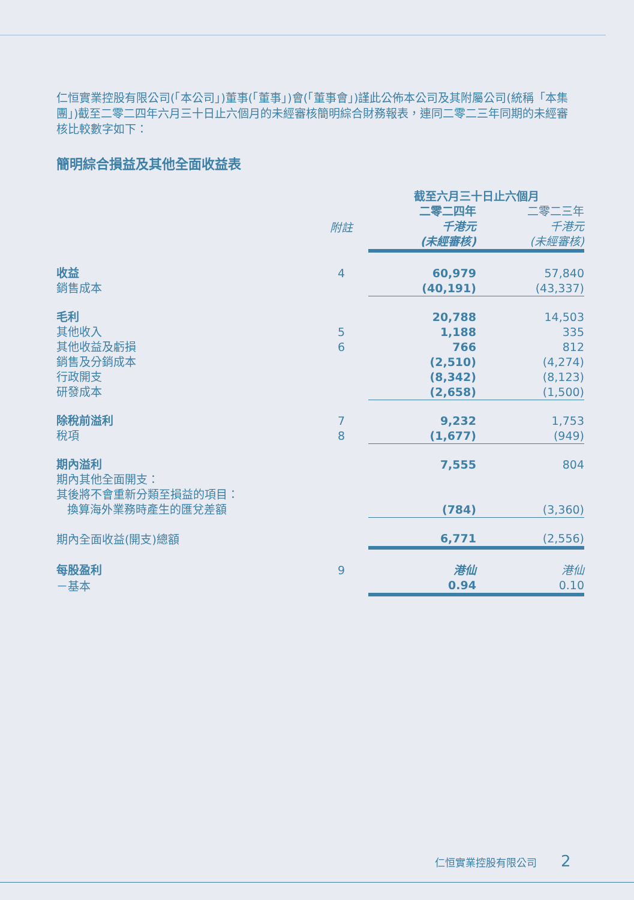仁恒實業控股有限公司(「本公司」)董事(「董事」)會(「董事會」)謹此公佈本公司及其附屬公司(統稱「本集團」)截至二零二四年六月三十日止六個月的未經審核簡明綜合財務報表，連同二零二三年同期的未經審核比較數字如下：
簡明綜合損益及其他全面收益表
| | | 截至六月三十日止六個月 | |
| | 附註 | 二零二四年 千港元 (未經審核) | 二零二三年 千港元 (未經審核) |
| 收益 | 4 | 60,979 | 57,840 |
| 銷售成本 | | (40,191) | (43,337) |
| 毛利 | | 20,788 | 14,503 |
| 其他收入 | 5 | 1,188 | 335 |
| 其他收益及虧損 | 6 | 766 | 812 |
| 銷售及分銷成本 | | (2,510) | (4,274) |
| 行政開支 | | (8,342) | (8,123) |
| 研發成本 | | (2,658) | (1,500) |
| 除稅前溢利 | 7 | 9,232 | 1,753 |
| 稅項 | 8 | (1,677) | (949) |
| 期內溢利 | | 7,555 | 804 |
| 期內其他全面開支： | | | |
| 其後將不會重新分類至損益的項目： | | | |
| 換算海外業務時產生的匯兌差額 | | (784) | (3,360) |
| 期內全面收益(開支)總額 | | 6,771 | (2,556) |
| 每股盈利 | 9 | 港仙 | 港仙 |
| －基本 | | 0.94 | 0.10 |
仁恒實業控股有限公司 2